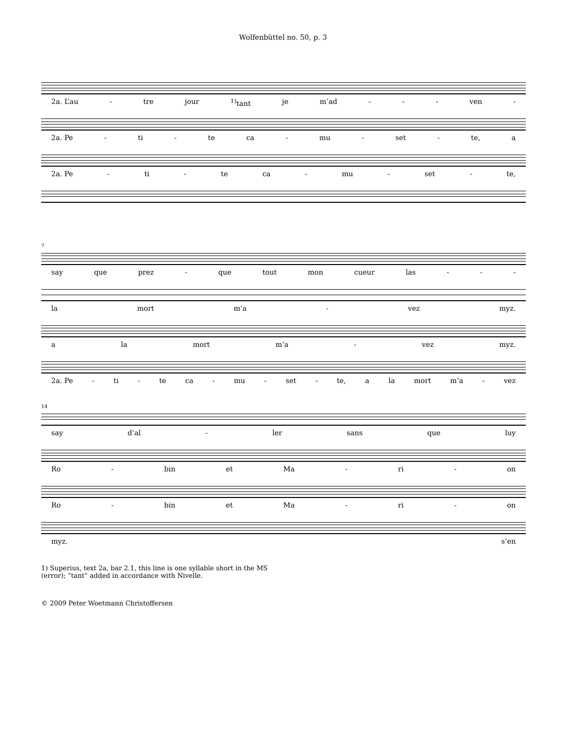Wolfenbüttel no. 50, p. 3
2a. L’au - tre jour <sup>1)</sup>tant je m’ad - - - ven -
2a. Pe - ti - te ca - mu - set - te, a
2a. Pe - ti - te ca - mu - set - te,
7
say que prez - que tout mon cueur las - - -
la mort m’a - vez myz.
a la mort m’a - vez myz.
2a. Pe - ti - te ca - mu - set - te, a la mort m’a - vez
14
say d’al - ler sans que luy
Ro - bin et Ma - ri - on
Ro - bin et Ma - ri - on
myz. s’en
1) Superius, text 2a, bar 2.1, this line is one syllable short in the MS
(error); “tant” added in accordance with Nivelle.
© 2009 Peter Woetmann Christoffersen